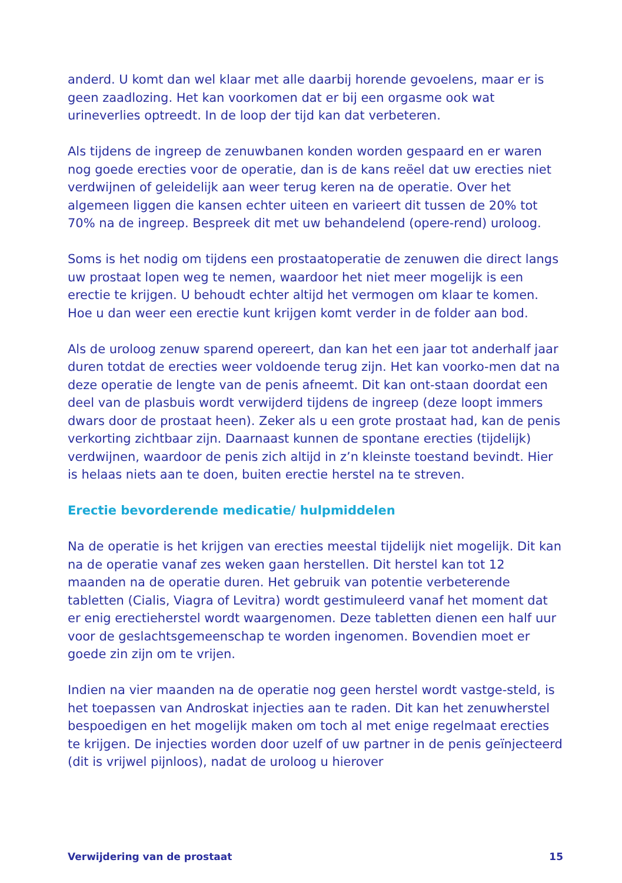anderd. U komt dan wel klaar met alle daarbij horende gevoelens, maar er is geen zaadlozing. Het kan voorkomen dat er bij een orgasme ook wat urineverlies optreedt. In de loop der tijd kan dat verbeteren.
Als tijdens de ingreep de zenuwbanen konden worden gespaard en er waren nog goede erecties voor de operatie, dan is de kans reëel dat uw erecties niet verdwijnen of geleidelijk aan weer terug keren na de operatie. Over het algemeen liggen die kansen echter uiteen en varieert dit tussen de 20% tot 70% na de ingreep. Bespreek dit met uw behandelend (opere-rend) uroloog.
Soms is het nodig om tijdens een prostaatoperatie de zenuwen die direct langs uw prostaat lopen weg te nemen, waardoor het niet meer mogelijk is een erectie te krijgen. U behoudt echter altijd het vermogen om klaar te komen. Hoe u dan weer een erectie kunt krijgen komt verder in de folder aan bod.
Als de uroloog zenuw sparend opereert, dan kan het een jaar tot anderhalf jaar duren totdat de erecties weer voldoende terug zijn. Het kan voorko-men dat na deze operatie de lengte van de penis afneemt. Dit kan ont-staan doordat een deel van de plasbuis wordt verwijderd tijdens de ingreep (deze loopt immers dwars door de prostaat heen). Zeker als u een grote prostaat had, kan de penis verkorting zichtbaar zijn. Daarnaast kunnen de spontane erecties (tijdelijk) verdwijnen, waardoor de penis zich altijd in z’n kleinste toestand bevindt. Hier is helaas niets aan te doen, buiten erectie herstel na te streven.
Erectie bevorderende medicatie/ hulpmiddelen
Na de operatie is het krijgen van erecties meestal tijdelijk niet mogelijk. Dit kan na de operatie vanaf zes weken gaan herstellen. Dit herstel kan tot 12 maanden na de operatie duren. Het gebruik van potentie verbeterende tabletten (Cialis, Viagra of Levitra) wordt gestimuleerd vanaf het moment dat er enig erectieherstel wordt waargenomen. Deze tabletten dienen een half uur voor de geslachtsgemeenschap te worden ingenomen. Bovendien moet er goede zin zijn om te vrijen.
Indien na vier maanden na de operatie nog geen herstel wordt vastge-steld, is het toepassen van Androskat injecties aan te raden. Dit kan het zenuwherstel bespoedigen en het mogelijk maken om toch al met enige regelmaat erecties te krijgen. De injecties worden door uzelf of uw partner in de penis geïnjecteerd (dit is vrijwel pijnloos), nadat de uroloog u hierover
Verwijdering van de prostaat 15